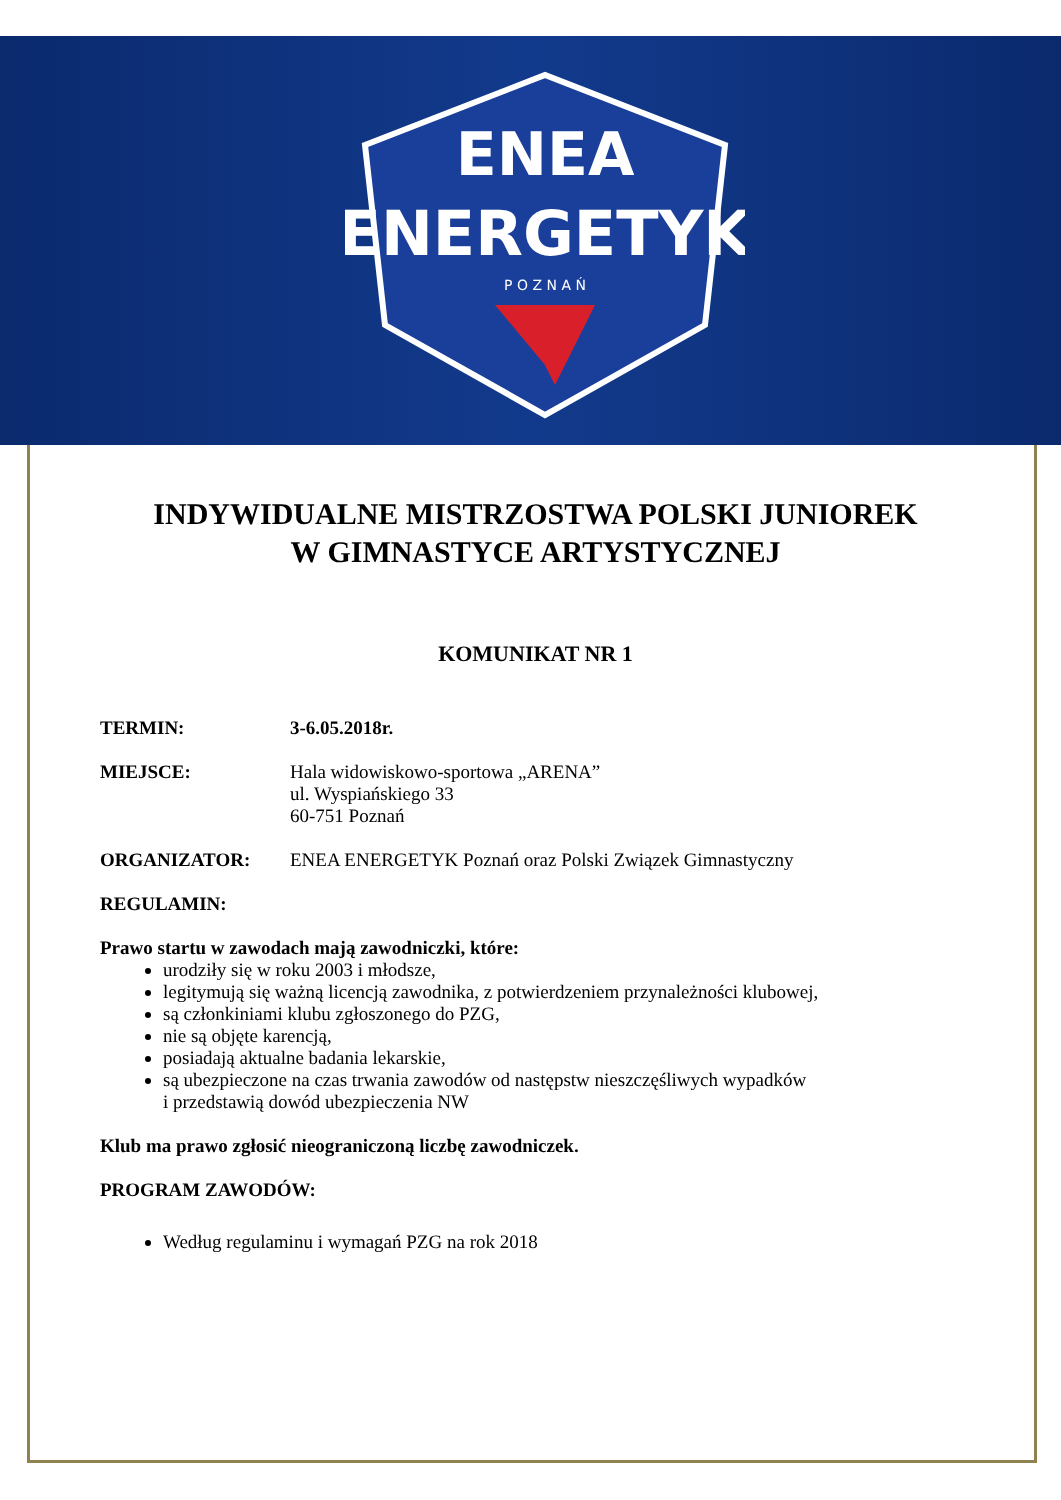ENEA
ENERGETYK
P O Z N A Ń
INDYWIDUALNE MISTRZOSTWA POLSKI JUNIOREK
W GIMNASTYCE ARTYSTYCZNEJ
KOMUNIKAT NR 1
TERMIN: 3-6.05.2018r.
MIEJSCE: Hala widowiskowo-sportowa „ARENA”
ul. Wyspiańskiego 33
60-751 Poznań
ORGANIZATOR: ENEA ENERGETYK Poznań oraz Polski Związek Gimnastyczny
REGULAMIN:
Prawo startu w zawodach mają zawodniczki, które:
urodziły się w roku 2003 i młodsze,
legitymują się ważną licencją zawodnika, z potwierdzeniem przynależności klubowej,
są członkiniami klubu zgłoszonego do PZG,
nie są objęte karencją,
posiadają aktualne badania lekarskie,
są ubezpieczone na czas trwania zawodów od następstw nieszczęśliwych wypadków
i przedstawią dowód ubezpieczenia NW
Klub ma prawo zgłosić nieograniczoną liczbę zawodniczek.
PROGRAM ZAWODÓW:
Według regulaminu i wymagań PZG na rok 2018